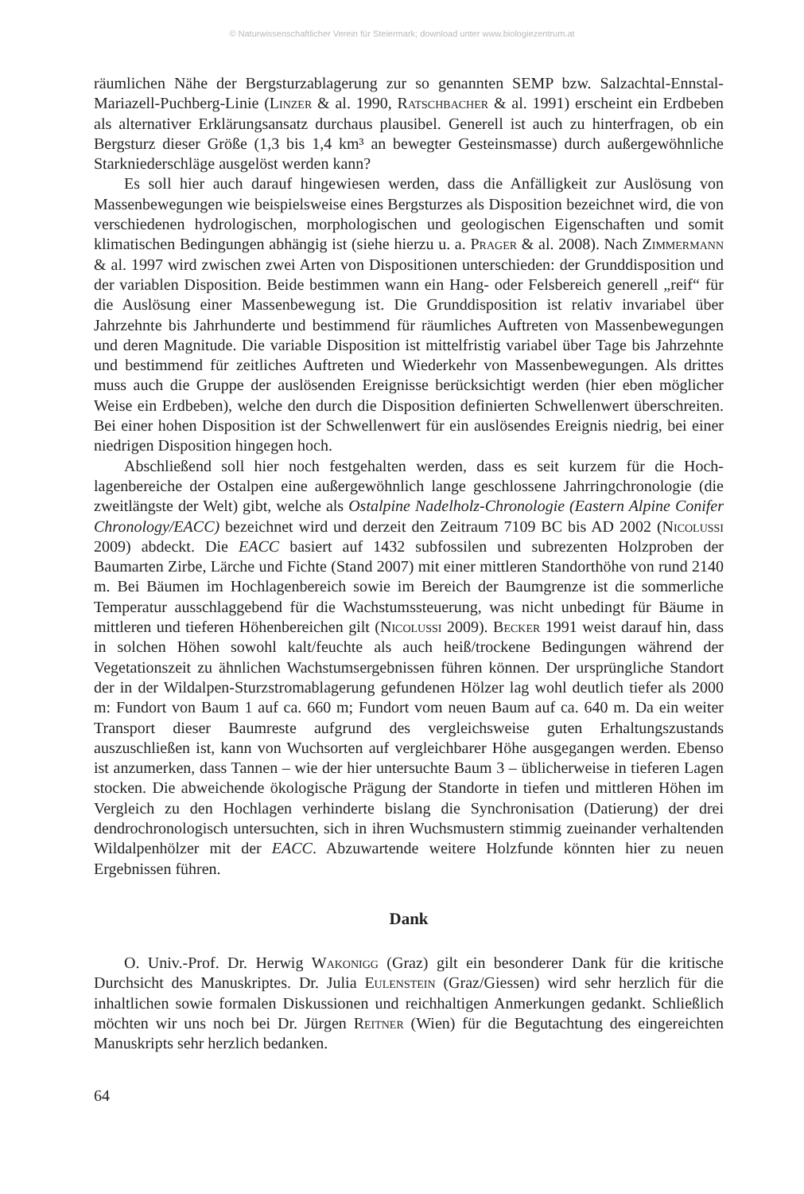© Naturwissenschaftlicher Verein für Steiermark; download unter www.biologiezentrum.at
räumlichen Nähe der Bergsturzablagerung zur so genannten SEMP bzw. Salzachtal-Enns­tal-Mariazell-Puchberg-Linie (Linzer & al. 1990, Ratschbacher & al. 1991) erscheint ein Erdbeben als alternativer Erklärungsansatz durchaus plausibel. Generell ist auch zu hinterfragen, ob ein Bergsturz dieser Größe (1,3 bis 1,4 km³ an bewegter Gesteinsmasse) durch außergewöhnliche Starkniederschläge ausgelöst werden kann?
Es soll hier auch darauf hingewiesen werden, dass die Anfälligkeit zur Auslösung von Massenbewegungen wie beispielsweise eines Bergsturzes als Disposition bezeichnet wird, die von verschiedenen hydrologischen, morphologischen und geologischen Eigen­schaften und somit klimatischen Bedingungen abhängig ist (siehe hierzu u. a. Prager & al. 2008). Nach Zimmermann & al. 1997 wird zwischen zwei Arten von Dispositionen unterschieden: der Grunddisposition und der variablen Disposition. Beide bestimmen wann ein Hang- oder Felsbereich generell „reif“ für die Auslösung einer Massenbewegung ist. Die Grunddisposition ist relativ invariabel über Jahrzehnte bis Jahrhunderte und be­stimmend für räumliches Auftreten von Massenbewegungen und deren Magnitude. Die variable Disposition ist mittelfristig variabel über Tage bis Jahrzehnte und bestimmend für zeitliches Auftreten und Wiederkehr von Massenbewegungen. Als drittes muss auch die Gruppe der auslösenden Ereignisse berücksichtigt werden (hier eben möglicher Weise ein Erdbeben), welche den durch die Disposition definierten Schwellenwert überschrei­ten. Bei einer hohen Disposition ist der Schwellenwert für ein auslösendes Ereignis nied­rig, bei einer niedrigen Disposition hingegen hoch.
Abschließend soll hier noch festgehalten werden, dass es seit kurzem für die Hoch­lagenbereiche der Ostalpen eine außergewöhnlich lange geschlossene Jahrringchrono­logie (die zweitlängste der Welt) gibt, welche als Ostalpine Nadelholz-Chronologie (Eastern Alpine Conifer Chronology/EACC) bezeichnet wird und derzeit den Zeitraum 7109 BC bis AD 2002 (Nicolussi 2009) abdeckt. Die EACC basiert auf 1432 subfossi­len und subrezenten Holzproben der Baumarten Zirbe, Lärche und Fichte (Stand 2007) mit einer mittleren Standorthöhe von rund 2140 m. Bei Bäumen im Hochlagenbereich sowie im Bereich der Baumgrenze ist die sommerliche Temperatur ausschlaggebend für die Wachstumssteuerung, was nicht unbedingt für Bäume in mittleren und tief­eren Höhenbereichen gilt (Nicolussi 2009). Becker 1991 weist darauf hin, dass in solchen Höhen sowohl kalt/feuchte als auch heiß/trockene Bedingungen während der Vegetationszeit zu ähnlichen Wachstumsergebnissen führen können. Der ursprüngliche Standort der in der Wildalpen-Sturzstromablagerung gefundenen Hölzer lag wohl deut­lich tiefer als 2000 m: Fundort von Baum 1 auf ca. 660 m; Fundort vom neuen Baum auf ca. 640 m. Da ein weiter Transport dieser Baumreste aufgrund des vergleichsweise guten Erhaltungszustands auszuschließen ist, kann von Wuchsorten auf vergleichbarer Höhe ausgegangen werden. Ebenso ist anzumerken, dass Tannen – wie der hier unter­suchte Baum 3 – üblicherweise in tieferen Lagen stocken. Die abweichende ökologische Prägung der Standorte in tiefen und mittleren Höhen im Vergleich zu den Hochlagen verhinderte bislang die Synchronisation (Datierung) der drei dendrochronologisch untersuchten, sich in ihren Wuchsmustern stimmig zueinander verhaltenden Wild­alpenhölzer mit der EACC. Abzuwartende weitere Holzfunde könnten hier zu neuen Ergebnissen führen.
Dank
O. Univ.-Prof. Dr. Herwig Wakonigg (Graz) gilt ein besonderer Dank für die kri­tische Durchsicht des Manuskriptes. Dr. Julia Eulenstein (Graz/Giessen) wird sehr herz­lich für die inhaltlichen sowie formalen Diskussionen und reichhaltigen Anmerkungen gedankt. Schließlich möchten wir uns noch bei Dr. Jürgen Reitner (Wien) für die Be­gutachtung des eingereichten Manuskripts sehr herzlich bedanken.
64